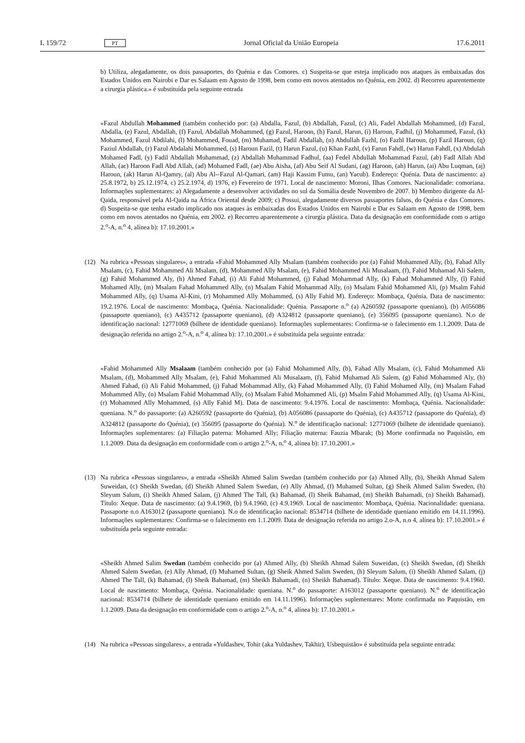L 159/72 PT Jornal Oficial da União Europeia 17.6.2011
b) Utiliza, alegadamente, os dois passaportes, do Quénia e das Comores. c) Suspeita-se que esteja implicado nos ataques às embaixadas dos Estados Unidos em Nairobi e Dar es Salaam em Agosto de 1998, bem como em novos atentados no Quénia, em 2002. d) Recorreu aparentemente a cirurgia plástica.» é substituída pela seguinte entrada
«Fazul Abdullah Mohammed (também conhecido por: (a) Abdalla, Fazul, (b) Abdallah, Fazul, (c) Ali, Fadel Abdallah Mohammed, (d) Fazul, Abdalla, (e) Fazul, Abdallah, (f) Fazul, Abdallah Mohammed, (g) Fazul, Haroon, (h) Fazul, Harun, (i) Haroun, Fadhil, (j) Mohammed, Fazul, (k) Mohammed, Fazul Abdilahi, (l) Mohammed, Fouad, (m) Muhamad, Fadil Abdallah, (n) Abdullah Fazhl, (o) Fazhl Haroun, (p) Fazil Haroun, (q) Faziul Abdallah, (r) Fazul Abdalahi Mohammed, (s) Haroun Fazil, (t) Harun Fazul, (u) Khan Fazhl, (v) Farun Fahdl, (w) Harun Fahdl, (x) Abdulah Mohamed Fadl, (y) Fadil Abdallah Muhammad, (z) Abdallah Muhammad Fadhul, (aa) Fedel Abdullah Mohammad Fazul, (ab) Fadl Allah Abd Allah, (ac) Haroon Fadl Abd Allah, (ad) Mohamed Fadl, (ae) Abu Aisha, (af) Abu Seif Al Sudani, (ag) Haroon, (ah) Harun, (ai) Abu Luqman, (aj) Haroun, (ak) Harun Al-Qamry, (al) Abu Al--Fazul Al-Qamari, (am) Haji Kassim Fumu, (an) Yacub). Endereço: Quénia. Data de nascimento: a) 25.8.1972, b) 25.12.1974, c) 25.2.1974, d) 1976, e) Fevereiro de 1971. Local de nascimento: Moroni, Ilhas Comores. Nacionalidade: comoriana. Informações suplementares: a) Alegadamente a desenvolver actividades no sul da Somália desde Novembro de 2007. b) Membro dirigente da Al-Qaida, responsável pela Al-Qaida na África Oriental desde 2009; c) Possui, alegadamente diversos passaportes falsos, do Quénia e das Comores. d) Suspeita-se que tenha estado implicado nos ataques às embaixadas dos Estados Unidos em Nairobi e Dar es Salaam em Agosto de 1998, bem como em novos atentados no Quénia, em 2002. e) Recorreu aparentemente a cirurgia plástica. Data da designação em conformidade com o artigo 2.<sup>o</sup>-A, n.<sup>o</sup> 4, alínea b): 17.10.2001.»
(12) Na rubrica «Pessoas singulares», a entrada «Fahid Mohammed Ally Msalam (também conhecido por (a) Fahid Mohammed Ally, (b), Fahad Ally Msalam, (c), Fahid Mohammed Ali Msalam, (d), Mohammed Ally Msalam, (e), Fahid Mohammed Ali Musalaam, (f), Fahid Muhamad Ali Salem, (g) Fahid Mohammed Aly, (h) Ahmed Fahad, (i) Ali Fahid Mohammed, (j) Fahad Mohammad Ally, (k) Fahad Mohammed Ally, (l) Fahid Mohamed Ally, (m) Msalam Fahad Mohammed Ally, (n) Msalam Fahid Mohammad Ally, (o) Msalam Fahid Mohammed Ali, (p) Msalm Fahid Mohammed Ally, (q) Usama Al-Kini, (r) Mohammed Ally Mohammed, (s) Ally Fahid M). Endereço: Mombaça, Quénia. Data de nascimento: 19.2.1976. Local de nascimento: Mombaça, Quénia. Nacionalidade: Quénia. Passaporte n.<sup>o</sup> (a) A260592 (passaporte queniano), (b) A056086 (passaporte queniano), (c) A435712 (passaporte queniano), (d) A324812 (passaporte queniano), (e) 356095 (passaporte queniano). N.o de identificação nacional: 12771069 (bilhete de identidade queniano). Informações suplementares: Confirma-se o falecimento em 1.1.2009. Data de designação referida no artigo 2.<sup>o</sup>-A, n.<sup>o</sup> 4, alínea b): 17.10.2001.» é substituída pela seguinte entrada:
«Fahid Mohammed Ally Msalaam (também conhecido por (a) Fahid Mohammed Ally, (b), Fahad Ally Msalam, (c), Fahid Mohammed Ali Msalam, (d), Mohammed Ally Msalam, (e), Fahid Mohammed Ali Musalaam, (f), Fahid Muhamad Ali Salem, (g) Fahid Mohammed Aly, (h) Ahmed Fahad, (i) Ali Fahid Mohammed, (j) Fahad Mohammad Ally, (k) Fahad Mohammed Ally, (l) Fahid Mohamed Ally, (m) Msalam Fahad Mohammed Ally, (n) Msalam Fahid Mohammad Ally, (o) Msalam Fahid Mohammed Ali, (p) Msalm Fahid Mohammed Ally, (q) Usama Al-Kini, (r) Mohammed Ally Mohammed, (s) Ally Fahid M). Data de nascimento: 9.4.1976. Local de nascimento: Mombaça, Quénia. Nacionalidade: queniana. N.<sup>o</sup> do passaporte: (a) A260592 (passaporte do Quénia), (b) A056086 (passaporte do Quénia), (c) A435712 (passaporte do Quénia), d) A324812 (passaporte do Quénia), (e) 356095 (passaporte do Quénia). N.<sup>o</sup> de identificação nacional: 12771069 (bilhete de identidade queniano). Informações suplementares: (a) Filiação paterna: Mohamed Ally; Filiação materna: Fauzia Mbarak; (b) Morte confirmada no Paquistão, em 1.1.2009. Data da designação em conformidade com o artigo 2.<sup>o</sup>-A, n.<sup>o</sup> 4, alínea b): 17.10.2001.»
(13) Na rubrica «Pessoas singulares», a entrada «Sheikh Ahmed Salim Swedan (também conhecido por (a) Ahmed Ally, (b), Sheikh Ahmad Salem Suweidan, (c) Sheikh Swedan, (d) Sheikh Ahmed Salem Swedan, (e) Ally Ahmad, (f) Muhamed Sultan, (g) Sheik Ahmed Salim Sweden, (h) Sleyum Salum, (i) Sheikh Ahmed Salam, (j) Ahmed The Tall, (k) Bahamad, (l) Sheik Bahamad, (m) Sheikh Bahamadi, (n) Sheikh Bahamad). Título: Xeque. Data de nascimento: (a) 9.4.1969, (b) 9.4.1960, (c) 4.9.1969. Local de nascimento: Mombaça, Quénia. Nacionalidade: queniana. Passaporte n.o A163012 (passaporte queniano). N.o de identificação nacional: 8534714 (bilhete de identidade queniano emitido em 14.11.1996). Informações suplementares: Confirma-se o falecimento em 1.1.2009. Data de designação referida no artigo 2.o-A, n.o 4, alínea b): 17.10.2001.» é substituída pela seguinte entrada:
«Sheikh Ahmed Salim Swedan (também conhecido por (a) Ahmed Ally, (b) Sheikh Ahmad Salem Suweidan, (c) Sheikh Swedan, (d) Sheikh Ahmed Salem Swedan, (e) Ally Ahmad, (f) Muhamed Sultan, (g) Sheik Ahmed Salim Sweden, (h) Sleyum Salum, (i) Sheikh Ahmed Salam, (j) Ahmed The Tall, (k) Bahamad, (l) Sheik Bahamad, (m) Sheikh Bahamadi, (n) Sheikh Bahamad). Título: Xeque. Data de nascimento: 9.4.1960. Local de nascimento: Mombaça, Quénia. Nacionalidade: queniana. N.<sup>o</sup> do passaporte: A163012 (passaporte queniano). N.<sup>o</sup> de identificação nacional: 8534714 (bilhete de identidade queniano emitido em 14.11.1996). Informações suplementares: Morte confirmada no Paquistão, em 1.1.2009. Data da designação em conformidade com o artigo 2.<sup>o</sup>-A, n.<sup>o</sup> 4, alínea b): 17.10.2001.»
(14) Na rubrica «Pessoas singulares», a entrada «Yuldashev, Tohir (aka Yuldashev, Takhir), Usbequistão» é substituída pela seguinte entrada: